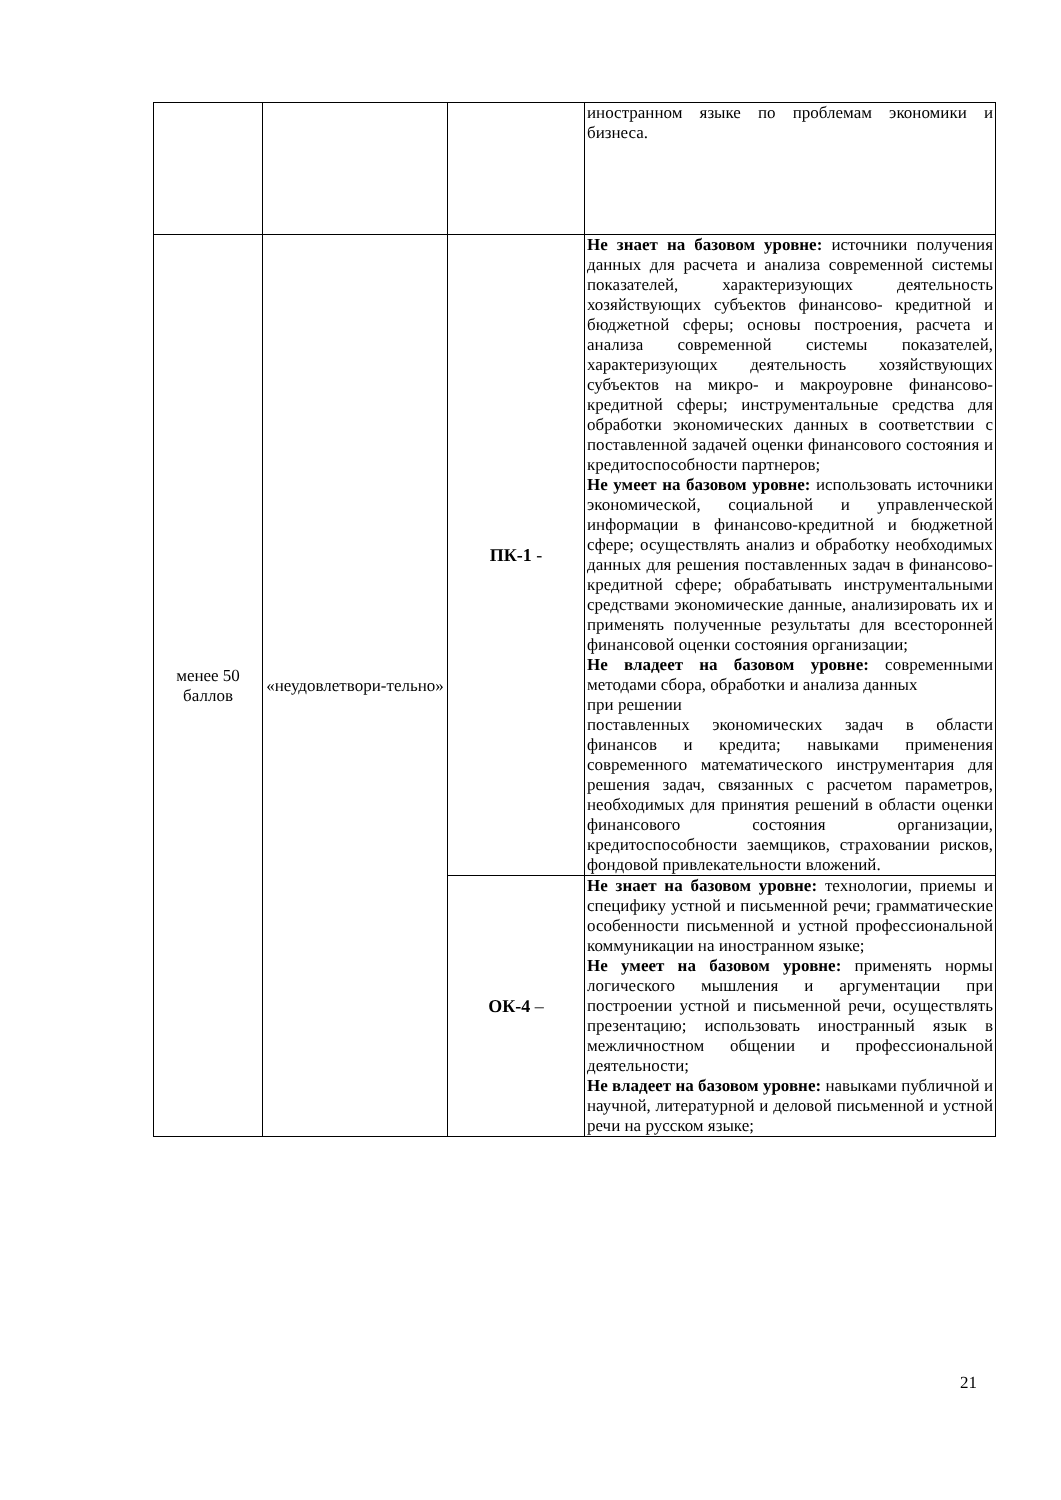| | | | иностранном языке по проблемам экономики и бизнеса. |
| менее 50 баллов | «неудовлетвори-тельно» | ПК-1 - | Не знает на базовом уровне: источники получения данных для расчета и анализа современной системы показателей, характеризующих деятельность хозяйствующих субъектов финансово- кредитной и бюджетной сферы; основы построения, расчета и анализа современной системы показателей, характеризующих деятельность хозяйствующих субъектов на микро- и макроуровне финансово-кредитной сферы; инструментальные средства для обработки экономических данных в соответствии с поставленной задачей оценки финансового состояния и кредитоспособности партнеров; Не умеет на базовом уровне: использовать источники экономической, социальной и управленческой информации в финансово-кредитной и бюджетной сфере; осуществлять анализ и обработку необходимых данных для решения поставленных задач в финансово-кредитной сфере; обрабатывать инструментальными средствами экономические данные, анализировать их и применять полученные результаты для всесторонней финансовой оценки состояния организации; Не владеет на базовом уровне: современными методами сбора, обработки и анализа данных при решении поставленных экономических задач в области финансов и кредита; навыками применения современного математического инструментария для решения задач, связанных с расчетом параметров, необходимых для принятия решений в области оценки финансового состояния организации, кредитоспособности заемщиков, страховании рисков, фондовой привлекательности вложений. |
| | | ОК-4 – | Не знает на базовом уровне: технологии, приемы и специфику устной и письменной речи; грамматические особенности письменной и устной профессиональной коммуникации на иностранном языке; Не умеет на базовом уровне: применять нормы логического мышления и аргументации при построении устной и письменной речи, осуществлять презентацию; использовать иностранный язык в межличностном общении и профессиональной деятельности; Не владеет на базовом уровне: навыками публичной и научной, литературной и деловой письменной и устной речи на русском языке; |
21